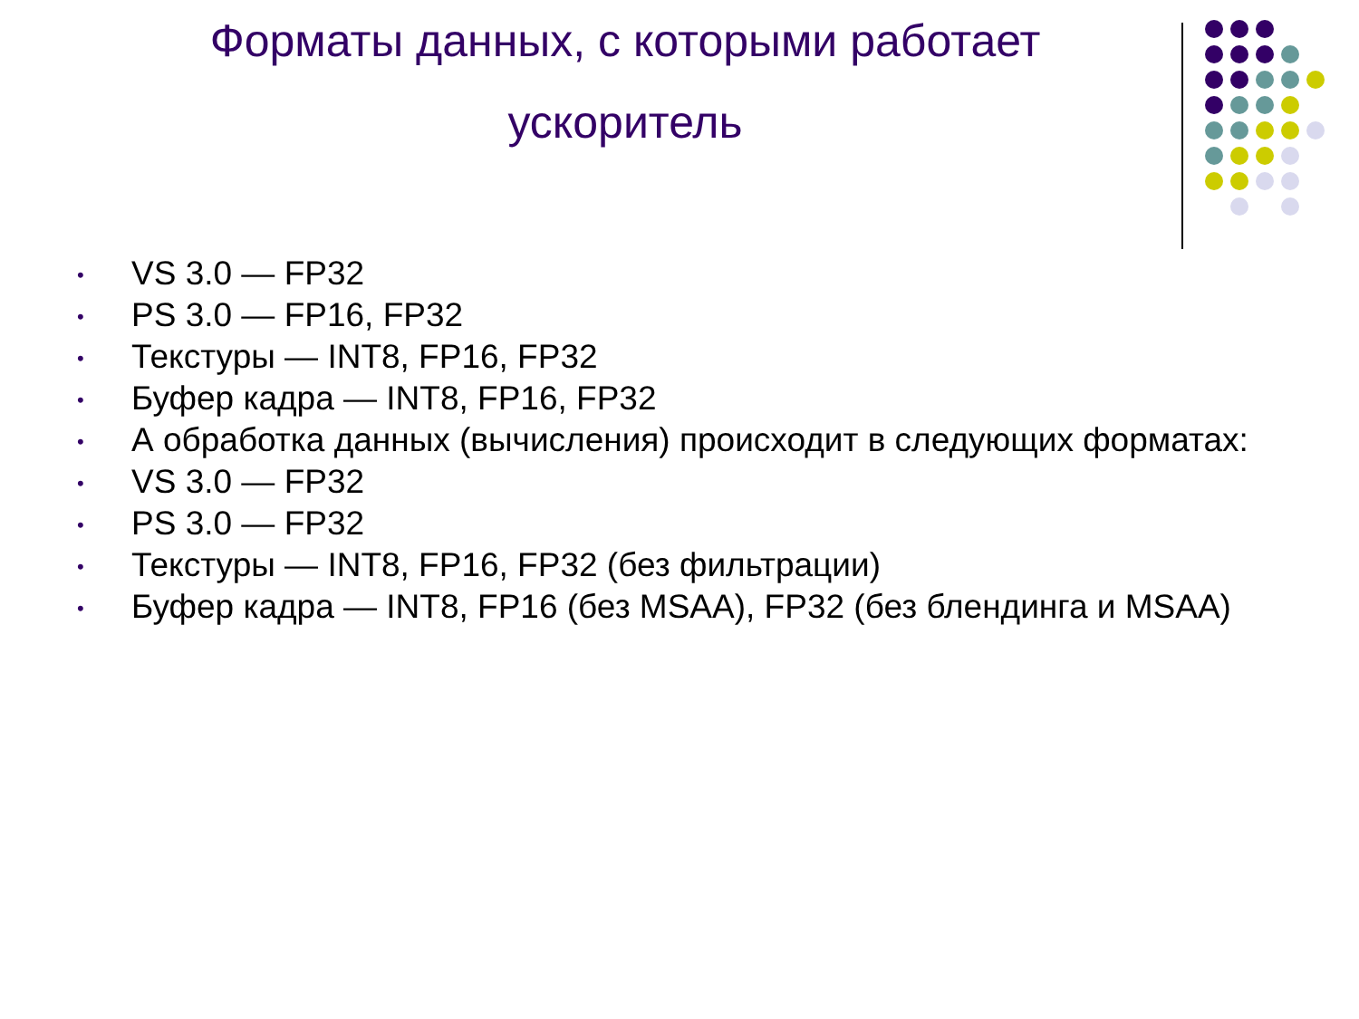Форматы данных, с которыми работает ускоритель
• VS 3.0 — FP32
• PS 3.0 — FP16, FP32
• Текстуры — INT8, FP16, FP32
• Буфер кадра — INT8, FP16, FP32
• А обработка данных (вычисления) происходит в следующих форматах:
• VS 3.0 — FP32
• PS 3.0 — FP32
• Текстуры — INT8, FP16, FP32 (без фильтрации)
• Буфер кадра — INT8, FP16 (без MSAA), FP32 (без блендинга и MSAA)